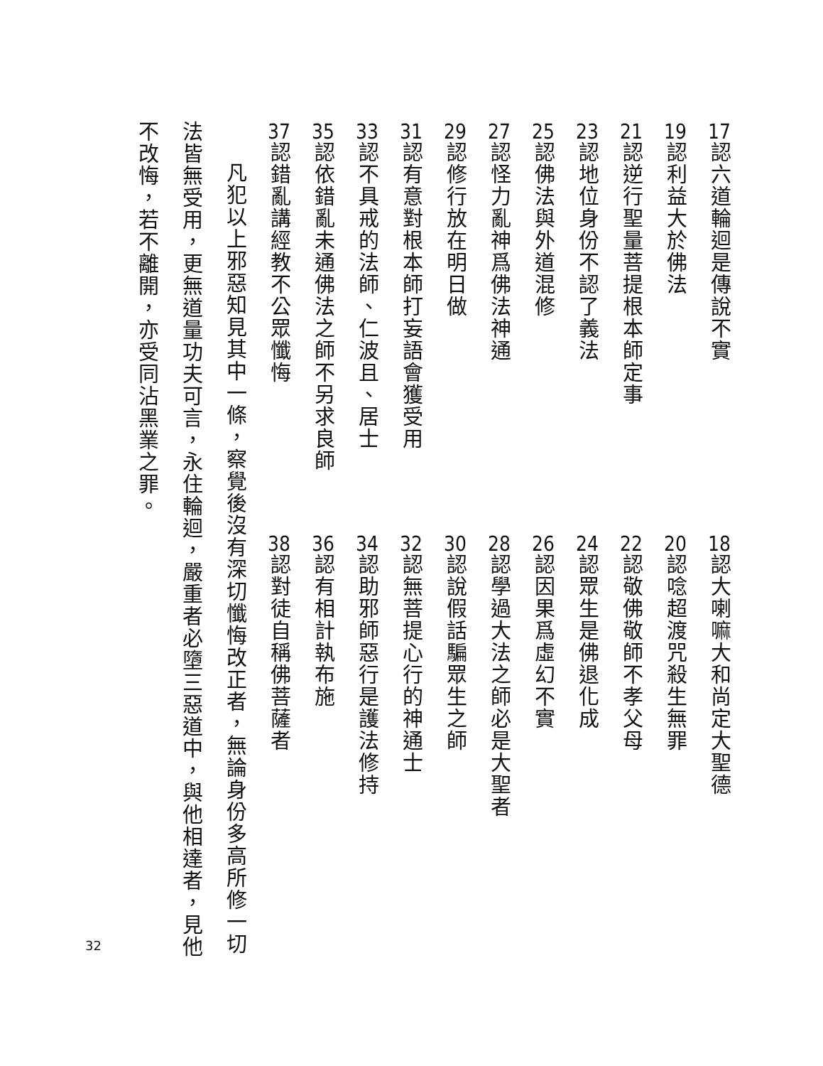17認六道輪迴是傳說不實
18認大喇嘛大和尚定大聖德
19認利益大於佛法
20認唸超渡咒殺生無罪
21認逆行聖量菩提根本師定事
22認敬佛敬師不孝父母
23認地位身份不認了義法
24認眾生是佛退化成
25認佛法與外道混修
26認因果爲虛幻不實
27認怪力亂神爲佛法神通
28認學過大法之師必是大聖者
29認修行放在明日做
30認說假話騙眾生之師
31認有意對根本師打妄語會獲受用
32認無菩提心行的神通士
33認不具戒的法師、仁波且、居士
34認助邪師惡行是護法修持
35認依錯亂未通佛法之師不另求良師
36認有相計執布施
37認錯亂講經教不公眾懺悔
38認對徒自稱佛菩薩者
凡犯以上邪惡知見其中一條，察覺後沒有深切懺悔改正者，無論身份多高所修一切法皆無受用，更無道量功夫可言，永住輪迴，嚴重者必墮三惡道中，與他相達者，見他不改悔，若不離開，亦受同沾黑業之罪。
32